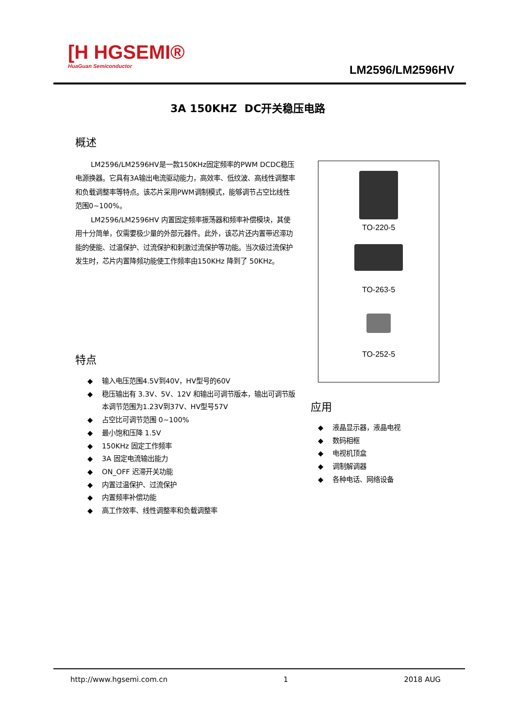[H HGSEMI®
HuaGuan Semiconductor
LM2596/LM2596HV
3A 150KHZ DC开关稳压电路
概述
LM2596/LM2596HV是一款150KHz固定频率的PWM DCDC稳压电源换器。它具有3A输出电流驱动能力，高效率、低纹波、高线性调整率和负载调整率等特点。该芯片采用PWM调制模式，能够调节占空比线性范围0~100%。
LM2596/LM2596HV 内置固定频率振荡器和频率补偿模块，其使用十分简单，仅需要极少量的外部元器件。此外，该芯片还内置带迟滞功能的使能、过温保护、过流保护和刺激过流保护等功能。当次级过流保护发生时，芯片内置降频功能使工作频率由150KHz 降到了 50KHz。
特点
◆ 输入电压范围4.5V到40V，HV型号的60V
◆ 稳压输出有 3.3V、5V、12V 和输出可调节版本，输出可调节版本调节范围为1.23V到37V、HV型号57V
◆ 占空比可调节范围 0~100%
◆ 最小饱和压降 1.5V
◆ 150KHz 固定工作频率
◆ 3A 固定电流输出能力
◆ ON_OFF 迟滞开关功能
◆ 内置过温保护、过流保护
◆ 内置频率补偿功能
◆ 高工作效率、线性调整率和负载调整率
TO-220-5
TO-263-5
TO-252-5
应用
◆ 液晶显示器，液晶电视
◆ 数码相框
◆ 电视机顶盒
◆ 调制解调器
◆ 各种电话、网络设备
http://www.hgsemi.com.cn 1 2018 AUG